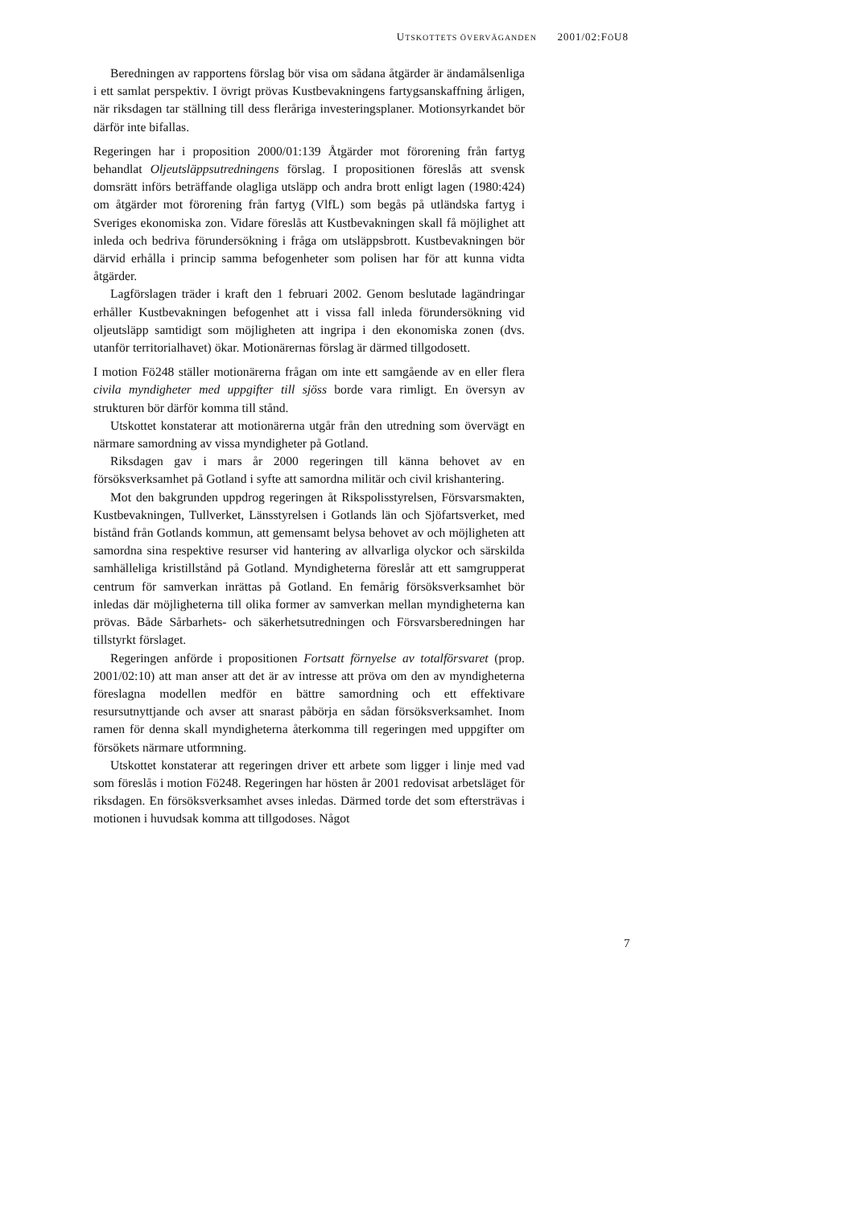UTSKOTTETS ÖVERVÄGANDEN 2001/02:FÖU8
Beredningen av rapportens förslag bör visa om sådana åtgärder är ändamålsenliga i ett samlat perspektiv. I övrigt prövas Kustbevakningens fartygsanskaffning årligen, när riksdagen tar ställning till dess fleråriga investeringsplaner. Motionsyrkandet bör därför inte bifallas.
Regeringen har i proposition 2000/01:139 Åtgärder mot förorening från fartyg behandlat Oljeutsläppsutredningens förslag. I propositionen föreslås att svensk domsrätt införs beträffande olagliga utsläpp och andra brott enligt lagen (1980:424) om åtgärder mot förorening från fartyg (VlfL) som begås på utländska fartyg i Sveriges ekonomiska zon. Vidare föreslås att Kustbevakningen skall få möjlighet att inleda och bedriva förundersökning i fråga om utsläppsbrott. Kustbevakningen bör därvid erhålla i princip samma befogenheter som polisen har för att kunna vidta åtgärder.
Lagförslagen träder i kraft den 1 februari 2002. Genom beslutade lagändringar erhåller Kustbevakningen befogenhet att i vissa fall inleda förundersökning vid oljeutsläpp samtidigt som möjligheten att ingripa i den ekonomiska zonen (dvs. utanför territorialhavet) ökar. Motionärernas förslag är därmed tillgodosett.
I motion Fö248 ställer motionärerna frågan om inte ett samgående av en eller flera civila myndigheter med uppgifter till sjöss borde vara rimligt. En översyn av strukturen bör därför komma till stånd.
Utskottet konstaterar att motionärerna utgår från den utredning som övervägt en närmare samordning av vissa myndigheter på Gotland.
Riksdagen gav i mars år 2000 regeringen till känna behovet av en försöksverksamhet på Gotland i syfte att samordna militär och civil krishantering.
Mot den bakgrunden uppdrog regeringen åt Rikspolisstyrelsen, Försvarsmakten, Kustbevakningen, Tullverket, Länsstyrelsen i Gotlands län och Sjöfartsverket, med bistånd från Gotlands kommun, att gemensamt belysa behovet av och möjligheten att samordna sina respektive resurser vid hantering av allvarliga olyckor och särskilda samhälleliga kristillstånd på Gotland. Myndigheterna föreslår att ett samgrupperat centrum för samverkan inrättas på Gotland. En femårig försöksverksamhet bör inledas där möjligheterna till olika former av samverkan mellan myndigheterna kan prövas. Både Sårbarhets- och säkerhetsutredningen och Försvarsberedningen har tillstyrkt förslaget.
Regeringen anförde i propositionen Fortsatt förnyelse av totalförsvaret (prop. 2001/02:10) att man anser att det är av intresse att pröva om den av myndigheterna föreslagna modellen medför en bättre samordning och ett effektivare resursutnyttjande och avser att snarast påbörja en sådan försöksverksamhet. Inom ramen för denna skall myndigheterna återkomma till regeringen med uppgifter om försökets närmare utformning.
Utskottet konstaterar att regeringen driver ett arbete som ligger i linje med vad som föreslås i motion Fö248. Regeringen har hösten år 2001 redovisat arbetsläget för riksdagen. En försöksverksamhet avses inledas. Därmed torde det som eftersträvas i motionen i huvudsak komma att tillgodoses. Något
7